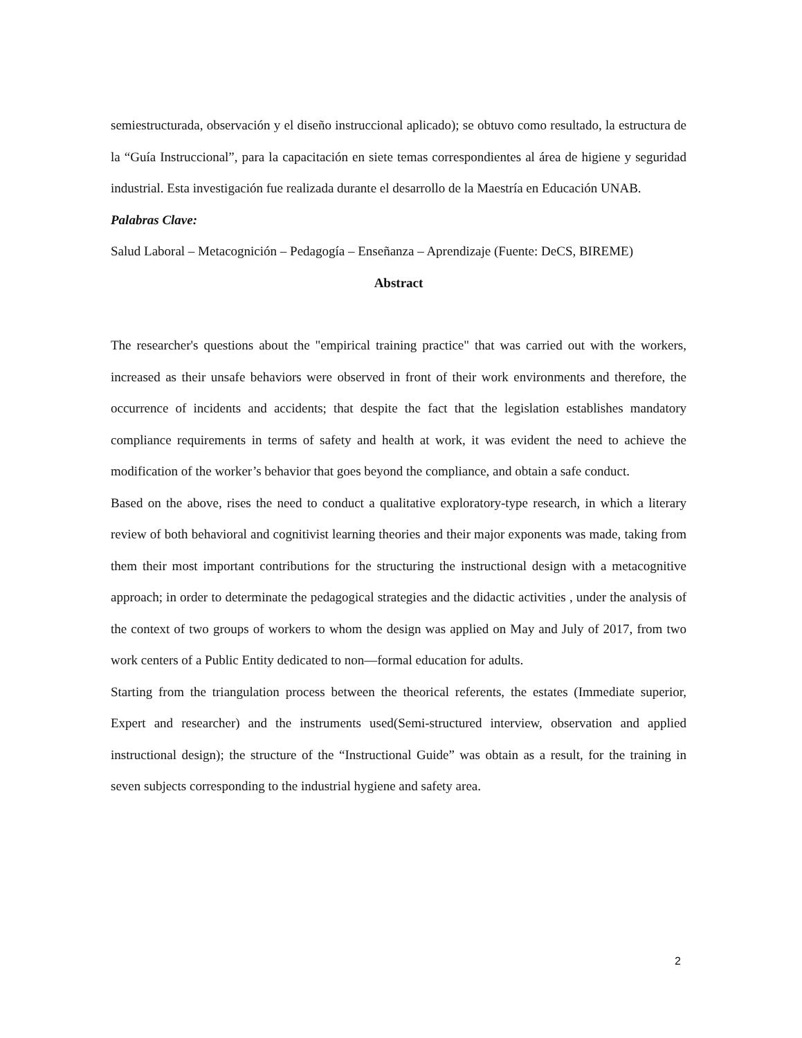semiestructurada, observación y el diseño instruccional aplicado); se obtuvo como resultado, la estructura de la “Guía Instruccional”, para la capacitación en siete temas correspondientes al área de higiene y seguridad industrial. Esta investigación fue realizada durante el desarrollo de la Maestría en Educación UNAB.
Palabras Clave:
Salud Laboral – Metacognición – Pedagogía – Enseñanza – Aprendizaje (Fuente: DeCS, BIREME)
Abstract
The researcher's questions about the "empirical training practice" that was carried out with the workers, increased as their unsafe behaviors were observed in front of their work environments and therefore, the occurrence of incidents and accidents; that despite the fact that the legislation establishes mandatory compliance requirements in terms of safety and health at work, it was evident the need to achieve the modification of the worker’s behavior that goes beyond the compliance, and obtain a safe conduct.
Based on the above, rises the need to conduct a qualitative exploratory-type research, in which a literary review of both behavioral and cognitivist learning theories and their major exponents was made, taking from them their most important contributions for the structuring the instructional design with a metacognitive approach; in order to determinate the pedagogical strategies and the didactic activities , under the analysis of the context of two groups of workers to whom the design was applied on May and July of 2017, from two work centers of a Public Entity dedicated to non—formal education for adults.
Starting from the triangulation process between the theorical referents, the estates (Immediate superior, Expert and researcher) and the instruments used(Semi-structured interview, observation and applied instructional design); the structure of the “Instructional Guide” was obtain as a result, for the training in seven subjects corresponding to the industrial hygiene and safety area.
2